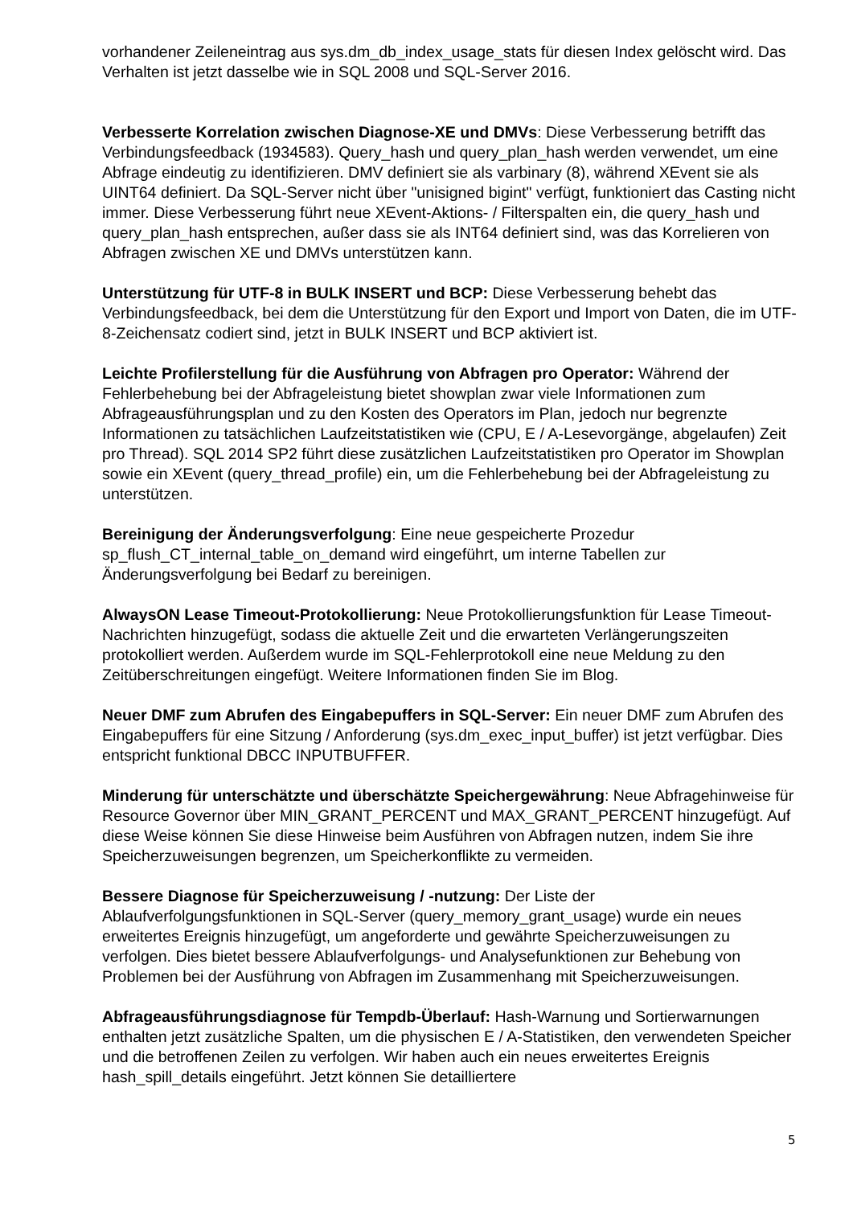vorhandener Zeileneintrag aus sys.dm_db_index_usage_stats für diesen Index gelöscht wird. Das Verhalten ist jetzt dasselbe wie in SQL 2008 und SQL-Server 2016.
Verbesserte Korrelation zwischen Diagnose-XE und DMVs: Diese Verbesserung betrifft das Verbindungsfeedback (1934583). Query_hash und query_plan_hash werden verwendet, um eine Abfrage eindeutig zu identifizieren. DMV definiert sie als varbinary (8), während XEvent sie als UINT64 definiert. Da SQL-Server nicht über "unisigned bigint" verfügt, funktioniert das Casting nicht immer. Diese Verbesserung führt neue XEvent-Aktions- / Filterspalten ein, die query_hash und query_plan_hash entsprechen, außer dass sie als INT64 definiert sind, was das Korrelieren von Abfragen zwischen XE und DMVs unterstützen kann.
Unterstützung für UTF-8 in BULK INSERT und BCP: Diese Verbesserung behebt das Verbindungsfeedback, bei dem die Unterstützung für den Export und Import von Daten, die im UTF-8-Zeichensatz codiert sind, jetzt in BULK INSERT und BCP aktiviert ist.
Leichte Profilerstellung für die Ausführung von Abfragen pro Operator: Während der Fehlerbehebung bei der Abfrageleistung bietet showplan zwar viele Informationen zum Abfrageausführungsplan und zu den Kosten des Operators im Plan, jedoch nur begrenzte Informationen zu tatsächlichen Laufzeitstatistiken wie (CPU, E / A-Lesevorgänge, abgelaufen) Zeit pro Thread). SQL 2014 SP2 führt diese zusätzlichen Laufzeitstatistiken pro Operator im Showplan sowie ein XEvent (query_thread_profile) ein, um die Fehlerbehebung bei der Abfrageleistung zu unterstützen.
Bereinigung der Änderungsverfolgung: Eine neue gespeicherte Prozedur sp_flush_CT_internal_table_on_demand wird eingeführt, um interne Tabellen zur Änderungsverfolgung bei Bedarf zu bereinigen.
AlwaysON Lease Timeout-Protokollierung: Neue Protokollierungsfunktion für Lease Timeout-Nachrichten hinzugefügt, sodass die aktuelle Zeit und die erwarteten Verlängerungszeiten protokolliert werden. Außerdem wurde im SQL-Fehlerprotokoll eine neue Meldung zu den Zeitüberschreitungen eingefügt. Weitere Informationen finden Sie im Blog.
Neuer DMF zum Abrufen des Eingabepuffers in SQL-Server: Ein neuer DMF zum Abrufen des Eingabepuffers für eine Sitzung / Anforderung (sys.dm_exec_input_buffer) ist jetzt verfügbar. Dies entspricht funktional DBCC INPUTBUFFER.
Minderung für unterschätzte und überschätzte Speichergewährung: Neue Abfragehinweise für Resource Governor über MIN_GRANT_PERCENT und MAX_GRANT_PERCENT hinzugefügt. Auf diese Weise können Sie diese Hinweise beim Ausführen von Abfragen nutzen, indem Sie ihre Speicherzuweisungen begrenzen, um Speicherkonflikte zu vermeiden.
Bessere Diagnose für Speicherzuweisung / -nutzung: Der Liste der Ablaufverfolgungsfunktionen in SQL-Server (query_memory_grant_usage) wurde ein neues erweitertes Ereignis hinzugefügt, um angeforderte und gewährte Speicherzuweisungen zu verfolgen. Dies bietet bessere Ablaufverfolgungs- und Analysefunktionen zur Behebung von Problemen bei der Ausführung von Abfragen im Zusammenhang mit Speicherzuweisungen.
Abfrageausführungsdiagnose für Tempdb-Überlauf: Hash-Warnung und Sortierwarnungen enthalten jetzt zusätzliche Spalten, um die physischen E / A-Statistiken, den verwendeten Speicher und die betroffenen Zeilen zu verfolgen. Wir haben auch ein neues erweitertes Ereignis hash_spill_details eingeführt. Jetzt können Sie detailliertere
5